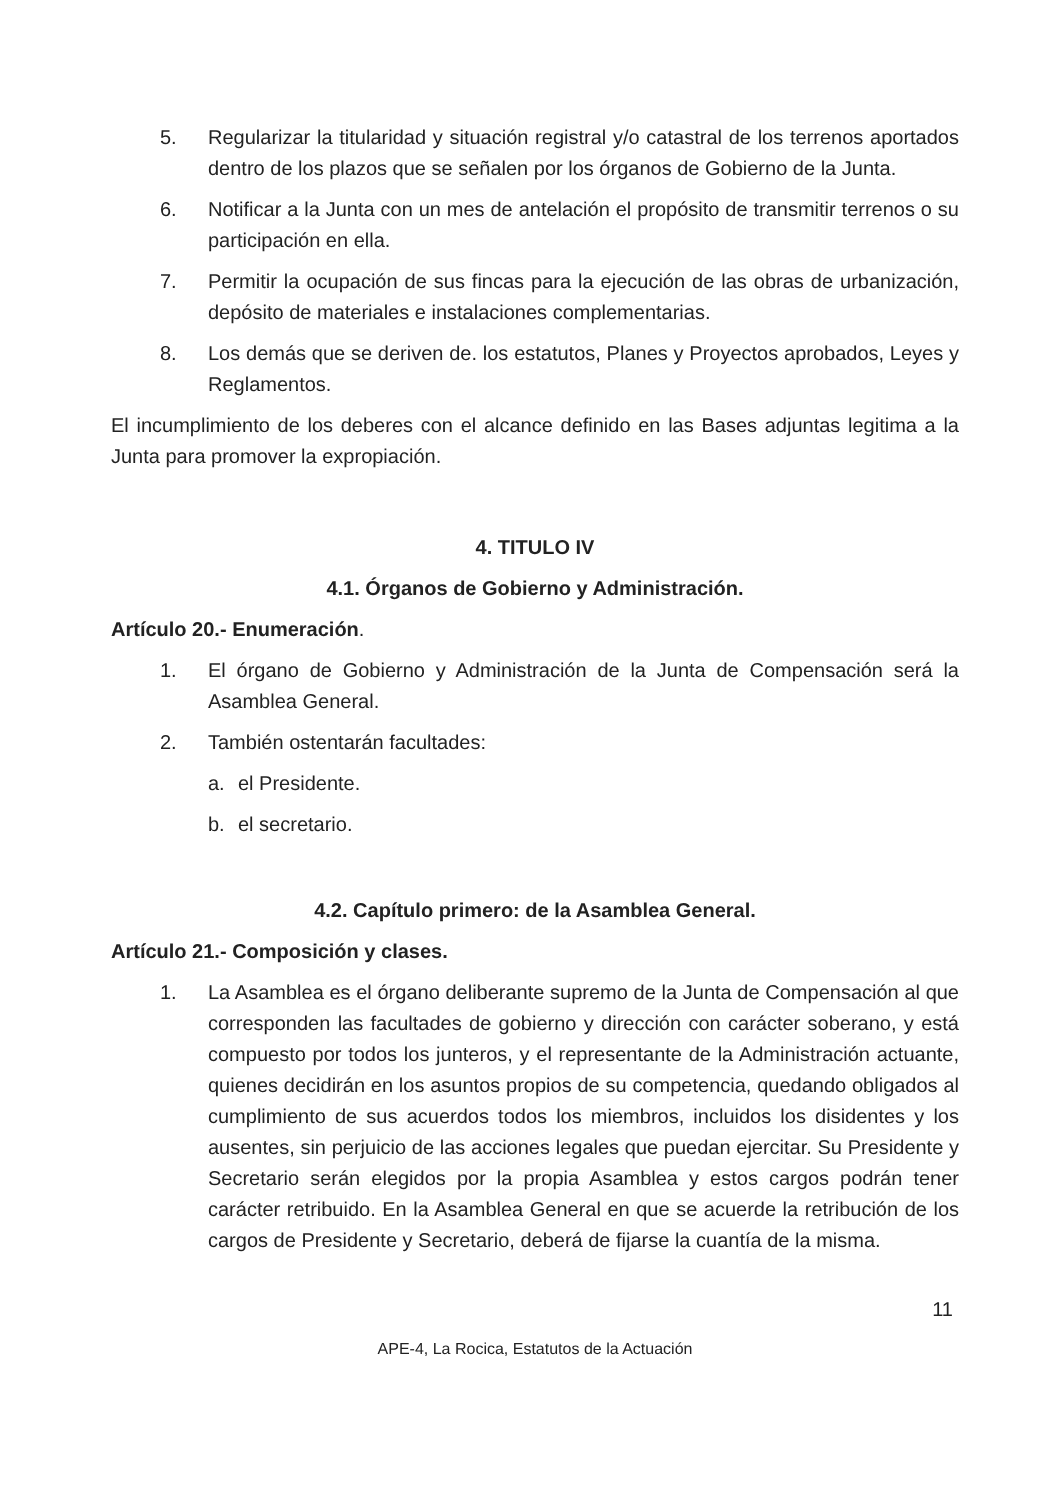5. Regularizar la titularidad y situación registral y/o catastral de los terrenos aportados dentro de los plazos que se señalen por los órganos de Gobierno de la Junta.
6. Notificar a la Junta con un mes de antelación el propósito de transmitir terrenos o su participación en ella.
7. Permitir la ocupación de sus fincas para la ejecución de las obras de urbanización, depósito de materiales e instalaciones complementarias.
8. Los demás que se deriven de. los estatutos, Planes y Proyectos aprobados, Leyes y Reglamentos.
El incumplimiento de los deberes con el alcance definido en las Bases adjuntas legitima a la Junta para promover la expropiación.
4. TITULO IV
4.1. Órganos de Gobierno y Administración.
Artículo 20.- Enumeración.
1. El órgano de Gobierno y Administración de la Junta de Compensación será la Asamblea General.
2. También ostentarán facultades:
a. el Presidente.
b. el secretario.
4.2. Capítulo primero: de la Asamblea General.
Artículo 21.- Composición y clases.
1. La Asamblea es el órgano deliberante supremo de la Junta de Compensación al que corresponden las facultades de gobierno y dirección con carácter soberano, y está compuesto por todos los junteros, y el representante de la Administración actuante, quienes decidirán en los asuntos propios de su competencia, quedando obligados al cumplimiento de sus acuerdos todos los miembros, incluidos los disidentes y los ausentes, sin perjuicio de las acciones legales que puedan ejercitar. Su Presidente y Secretario serán elegidos por la propia Asamblea y estos cargos podrán tener carácter retribuido. En la Asamblea General en que se acuerde la retribución de los cargos de Presidente y Secretario, deberá de fijarse la cuantía de la misma.
11
APE-4, La Rocica, Estatutos de la Actuación